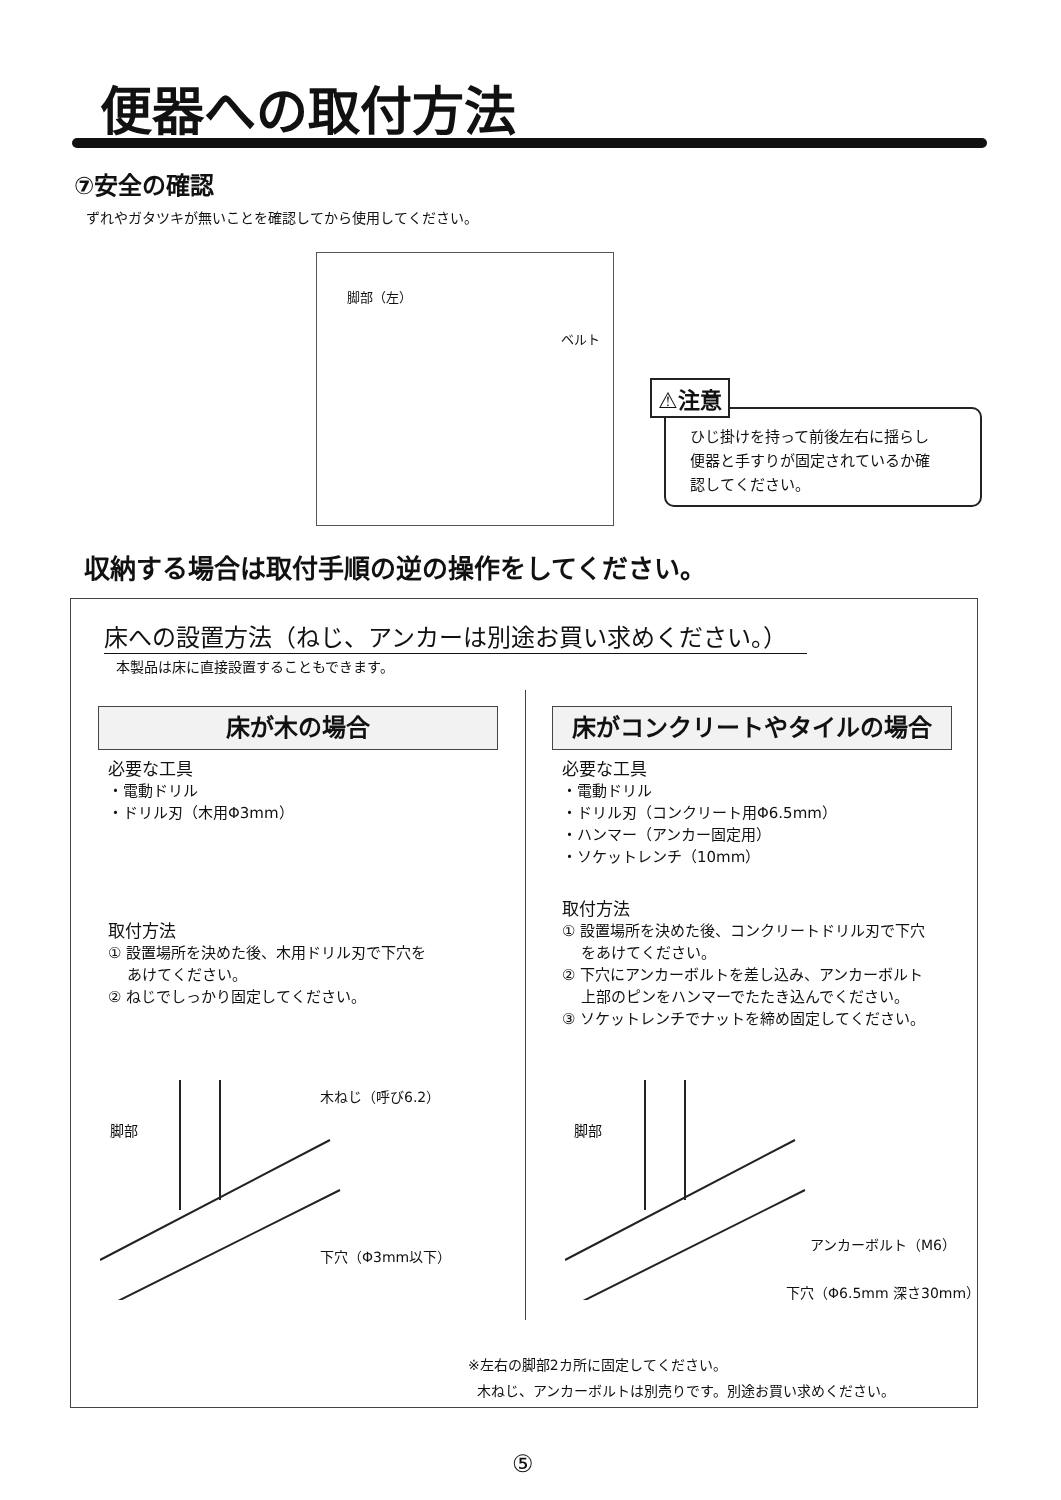便器への取付方法
⑦安全の確認
ずれやガタツキが無いことを確認してから使用してください。
脚部（左）
ベルト
⚠注意
ひじ掛けを持って前後左右に揺らし
便器と手すりが固定されているか確
認してください。
収納する場合は取付手順の逆の操作をしてください。
床への設置方法（ねじ、アンカーは別途お買い求めください。）
本製品は床に直接設置することもできます。
床が木の場合
必要な工具
・電動ドリル
・ドリル刃（木用Φ3mm）
取付方法
① 設置場所を決めた後、木用ドリル刃で下穴を
あけてください。
② ねじでしっかり固定してください。
床がコンクリートやタイルの場合
必要な工具
・電動ドリル
・ドリル刃（コンクリート用Φ6.5mm）
・ハンマー（アンカー固定用）
・ソケットレンチ（10mm）
取付方法
① 設置場所を決めた後、コンクリートドリル刃で下穴
をあけてください。
② 下穴にアンカーボルトを差し込み、アンカーボルト
上部のピンをハンマーでたたき込んでください。
③ ソケットレンチでナットを締め固定してください。
脚部
木ねじ（呼び6.2）
下穴（Φ3mm以下）
脚部
アンカーボルト（M6）
下穴（Φ6.5mm 深さ30mm）
※左右の脚部2カ所に固定してください。
木ねじ、アンカーボルトは別売りです。別途お買い求めください。
⑤